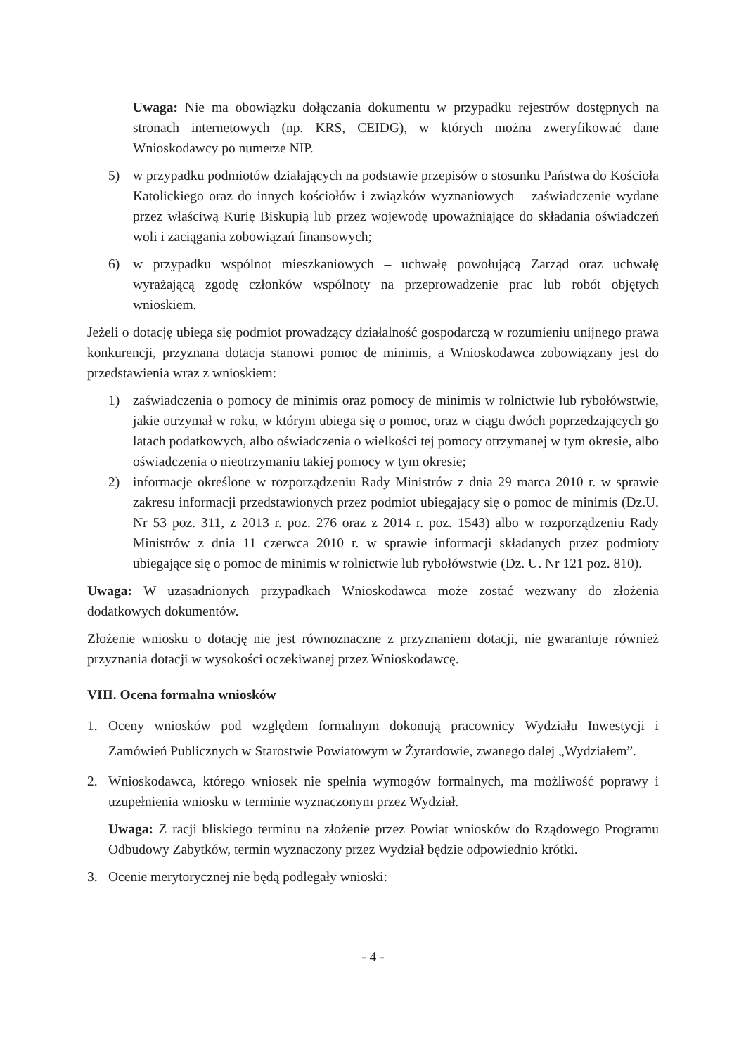Uwaga: Nie ma obowiązku dołączania dokumentu w przypadku rejestrów dostępnych na stronach internetowych (np. KRS, CEIDG), w których można zweryfikować dane Wnioskodawcy po numerze NIP.
5) w przypadku podmiotów działających na podstawie przepisów o stosunku Państwa do Kościoła Katolickiego oraz do innych kościołów i związków wyznaniowych – zaświadczenie wydane przez właściwą Kurię Biskupią lub przez wojewodę upoważniające do składania oświadczeń woli i zaciągania zobowiązań finansowych;
6) w przypadku wspólnot mieszkaniowych – uchwałę powołującą Zarząd oraz uchwałę wyrażającą zgodę członków wspólnoty na przeprowadzenie prac lub robót objętych wnioskiem.
Jeżeli o dotację ubiega się podmiot prowadzący działalność gospodarczą w rozumieniu unijnego prawa konkurencji, przyznana dotacja stanowi pomoc de minimis, a Wnioskodawca zobowiązany jest do przedstawienia wraz z wnioskiem:
1) zaświadczenia o pomocy de minimis oraz pomocy de minimis w rolnictwie lub rybołówstwie, jakie otrzymał w roku, w którym ubiega się o pomoc, oraz w ciągu dwóch poprzedzających go latach podatkowych, albo oświadczenia o wielkości tej pomocy otrzymanej w tym okresie, albo oświadczenia o nieotrzymaniu takiej pomocy w tym okresie;
2) informacje określone w rozporządzeniu Rady Ministrów z dnia 29 marca 2010 r. w sprawie zakresu informacji przedstawionych przez podmiot ubiegający się o pomoc de minimis (Dz.U. Nr 53 poz. 311, z 2013 r. poz. 276 oraz z 2014 r. poz. 1543) albo w rozporządzeniu Rady Ministrów z dnia 11 czerwca 2010 r. w sprawie informacji składanych przez podmioty ubiegające się o pomoc de minimis w rolnictwie lub rybołówstwie (Dz. U. Nr 121 poz. 810).
Uwaga: W uzasadnionych przypadkach Wnioskodawca może zostać wezwany do złożenia dodatkowych dokumentów.
Złożenie wniosku o dotację nie jest równoznaczne z przyznaniem dotacji, nie gwarantuje również przyznania dotacji w wysokości oczekiwanej przez Wnioskodawcę.
VIII. Ocena formalna wniosków
1. Oceny wniosków pod względem formalnym dokonują pracownicy Wydziału Inwestycji i Zamówień Publicznych w Starostwie Powiatowym w Żyrardowie, zwanego dalej „Wydziałem”.
2. Wnioskodawca, którego wniosek nie spełnia wymogów formalnych, ma możliwość poprawy i uzupełnienia wniosku w terminie wyznaczonym przez Wydział.
Uwaga: Z racji bliskiego terminu na złożenie przez Powiat wniosków do Rządowego Programu Odbudowy Zabytków, termin wyznaczony przez Wydział będzie odpowiednio krótki.
3. Ocenie merytorycznej nie będą podlegały wnioski:
- 4 -